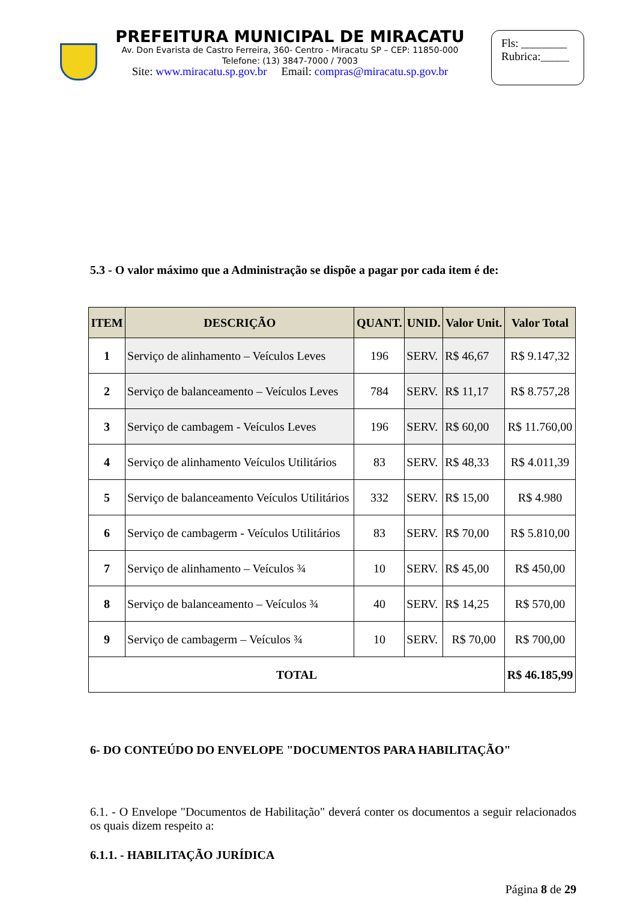PREFEITURA MUNICIPAL DE MIRACATU
Av. Don Evarista de Castro Ferreira, 360- Centro - Miracatu SP – CEP: 11850-000
Telefone: (13) 3847-7000 / 7003
Site: www.miracatu.sp.gov.br Email: compras@miracatu.sp.gov.br
Fls: ________
Rubrica:_____
5.3 - O valor máximo que a Administração se dispõe a pagar por cada item é de:
| ITEM | DESCRIÇÃO | QUANT. | UNID. | Valor Unit. | Valor Total |
| --- | --- | --- | --- | --- | --- |
| 1 | Serviço de alinhamento – Veículos Leves | 196 | SERV. | R$ 46,67 | R$ 9.147,32 |
| 2 | Serviço de balanceamento – Veículos Leves | 784 | SERV. | R$ 11,17 | R$ 8.757,28 |
| 3 | Serviço de cambagem - Veículos Leves | 196 | SERV. | R$ 60,00 | R$ 11.760,00 |
| 4 | Serviço de alinhamento Veículos Utilitários | 83 | SERV. | R$ 48,33 | R$ 4.011,39 |
| 5 | Serviço de balanceamento Veículos Utilitários | 332 | SERV. | R$ 15,00 | R$ 4.980 |
| 6 | Serviço de cambagerm - Veículos Utilitários | 83 | SERV. | R$ 70,00 | R$ 5.810,00 |
| 7 | Serviço de alinhamento – Veículos ¾ | 10 | SERV. | R$ 45,00 | R$ 450,00 |
| 8 | Serviço de balanceamento – Veículos ¾ | 40 | SERV. | R$ 14,25 | R$ 570,00 |
| 9 | Serviço de cambagerm – Veículos ¾ | 10 | SERV. | R$ 70,00 | R$ 700,00 |
| TOTAL | | | | | R$ 46.185,99 |
6- DO CONTEÚDO DO ENVELOPE "DOCUMENTOS PARA HABILITAÇÃO"
6.1. - O Envelope "Documentos de Habilitação" deverá conter os documentos a seguir relacionados os quais dizem respeito a:
6.1.1. - HABILITAÇÃO JURÍDICA
Página 8 de 29